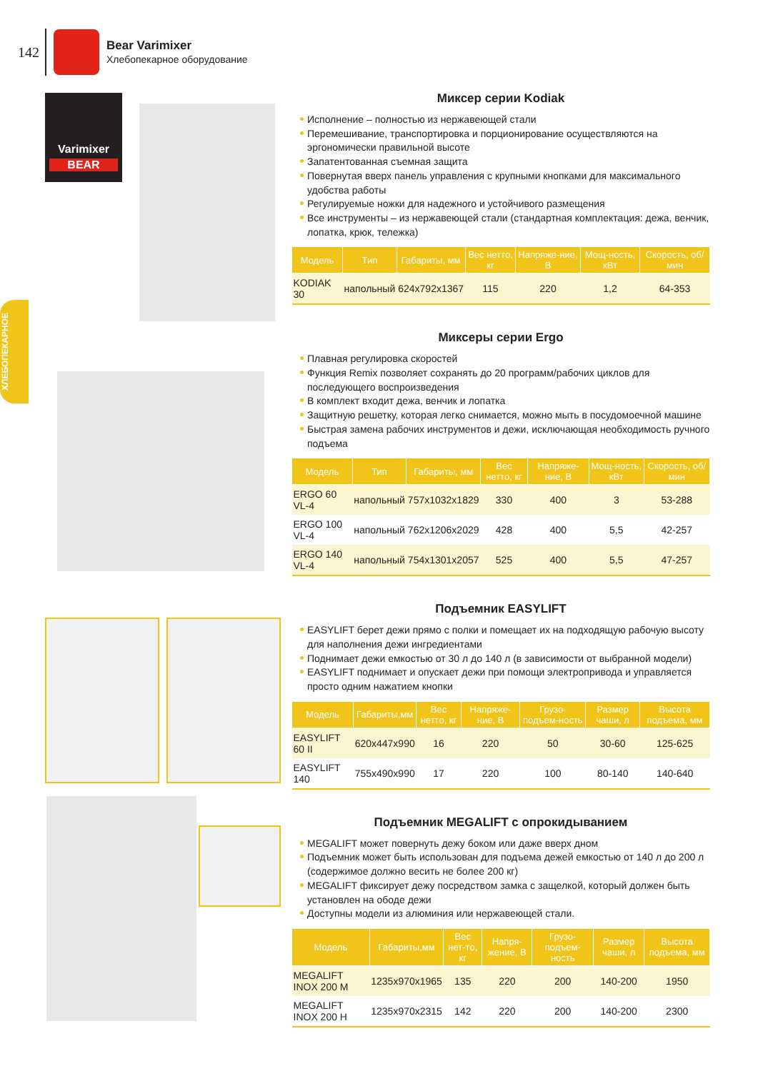142
Bear Varimixer
Хлебопекарное оборудование
ХЛЕБОПЕКАРНОЕ
Varimixer
BEAR
Миксер серии Kodiak
Исполнение – полностью из нержавеющей стали
Перемешивание, транспортировка и порционирование осуществляются на эргономически правильной высоте
Запатентованная съемная защита
Повернутая вверх панель управления с крупными кнопками для максимального удобства работы
Регулируемые ножки для надежного и устойчивого размещения
Все инструменты – из нержавеющей стали (стандартная комплектация: дежа, венчик, лопатка, крюк, тележка)
| Модель | Тип | Габариты, мм | Вес нетто, кг | Напряже-ние, В | Мощ-ность, кВт | Скорость, об/мин |
| --- | --- | --- | --- | --- | --- | --- |
| KODIAK 30 | напольный | 624x792x1367 | 115 | 220 | 1,2 | 64-353 |
Миксеры серии Ergo
Плавная регулировка скоростей
Функция Remix позволяет сохранять до 20 программ/рабочих циклов для последующего воспроизведения
В комплект входит дежа, венчик и лопатка
Защитную решетку, которая легко снимается, можно мыть в посудомоечной машине
Быстрая замена рабочих инструментов и дежи, исключающая необходимость ручного подъема
| Модель | Тип | Габариты, мм | Вес нетто, кг | Напряже-ние, В | Мощ-ность, кВт | Скорость, об/мин |
| --- | --- | --- | --- | --- | --- | --- |
| ERGO 60 VL-4 | напольный | 757x1032x1829 | 330 | 400 | 3 | 53-288 |
| ERGO 100 VL-4 | напольный | 762x1206x2029 | 428 | 400 | 5,5 | 42-257 |
| ERGO 140 VL-4 | напольный | 754x1301x2057 | 525 | 400 | 5,5 | 47-257 |
Подъемник EASYLIFT
EASYLIFT берет дежи прямо с полки и помещает их на подходящую рабочую высоту для наполнения дежи ингредиентами
Поднимает дежи емкостью от 30 л до 140 л (в зависимости от выбранной модели)
EASYLIFT поднимает и опускает дежи при помощи электропривода и управляется просто одним нажатием кнопки
| Модель | Габариты,мм | Вес нетто, кг | Напряже-ние, В | Грузо-подъем-ность | Размер чаши, л | Высота подъема, мм |
| --- | --- | --- | --- | --- | --- | --- |
| EASYLIFT 60 II | 620x447x990 | 16 | 220 | 50 | 30-60 | 125-625 |
| EASYLIFT 140 | 755x490x990 | 17 | 220 | 100 | 80-140 | 140-640 |
Подъемник MEGALIFT с опрокидыванием
MEGALIFT может повернуть дежу боком или даже вверх дном
Подъемник может быть использован для подъема дежей емкостью от 140 л до 200 л (содержимое должно весить не более 200 кг)
MEGALIFT фиксирует дежу посредством замка с защелкой, который должен быть установлен на ободе дежи
Доступны модели из алюминия или нержавеющей стали.
| Модель | Габариты,мм | Вес нет-то, кг | Напря-жение, В | Грузо-подъем-ность | Размер чаши, л | Высота подъема, мм |
| --- | --- | --- | --- | --- | --- | --- |
| MEGALIFT INOX 200 M | 1235x970x1965 | 135 | 220 | 200 | 140-200 | 1950 |
| MEGALIFT INOX 200 H | 1235x970x2315 | 142 | 220 | 200 | 140-200 | 2300 |